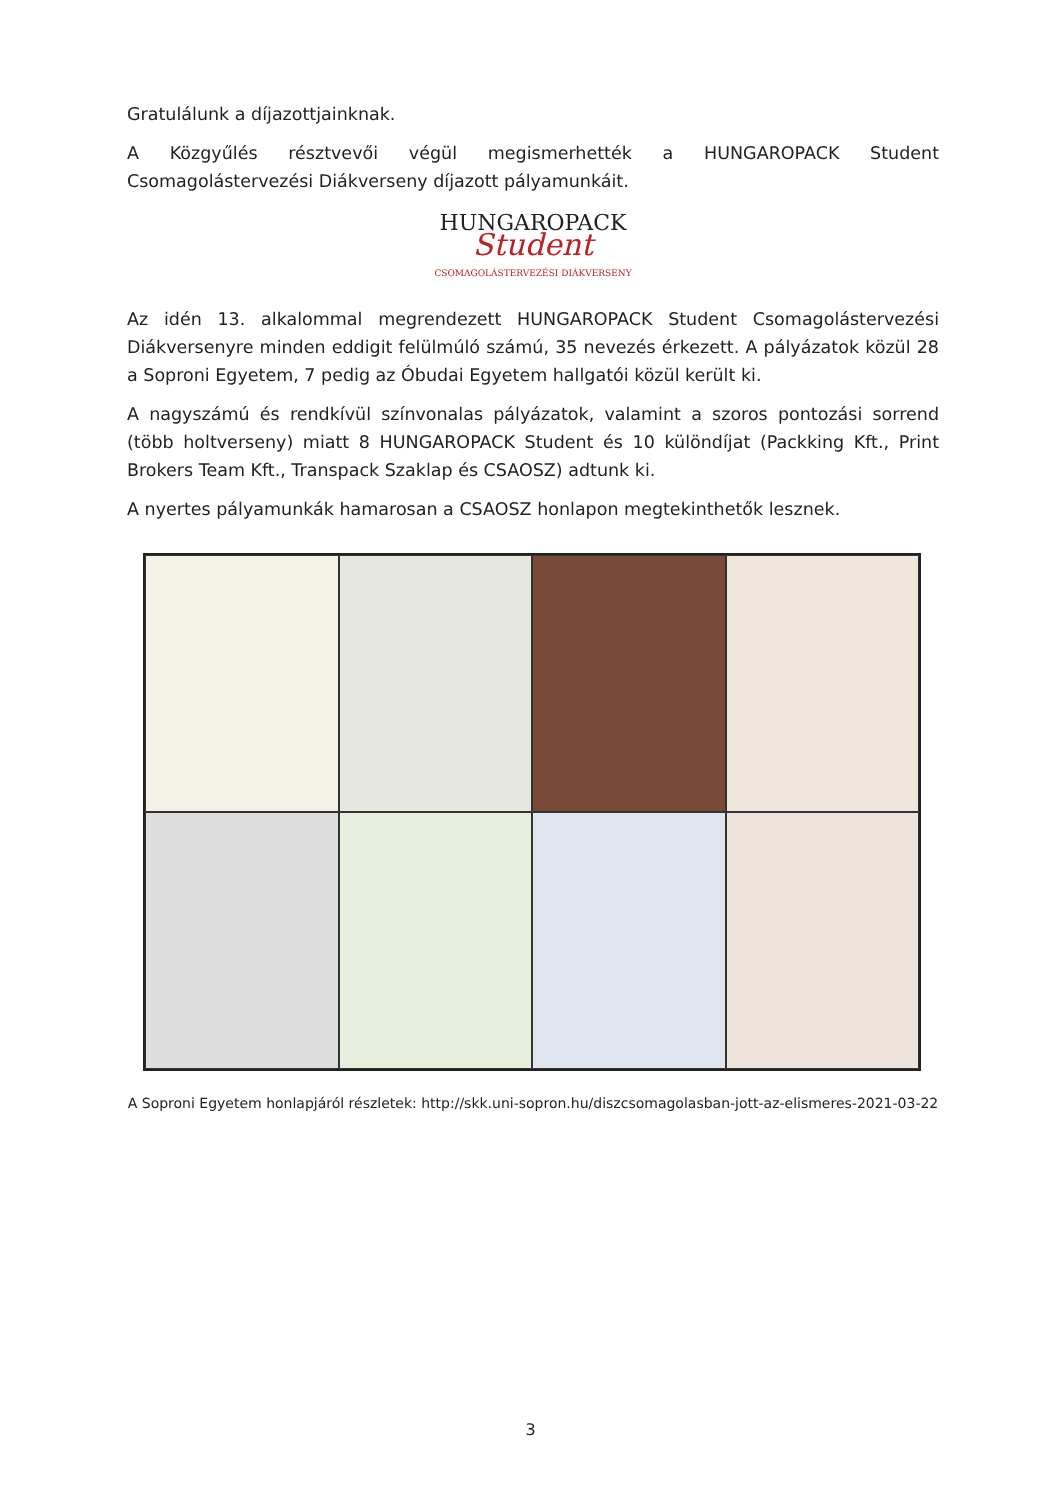Gratulálunk a díjazottjainknak.
A Közgyűlés résztvevői végül megismerhették a HUNGAROPACK Student Csomagolástervezési Diákverseny díjazott pályamunkáit.
HUNGAROPACK
Student
CSOMAGOLÁSTERVEZÉSI DIÁKVERSENY
Az idén 13. alkalommal megrendezett HUNGAROPACK Student Csomagolástervezési Diákver­senyre minden eddigit felülmúló számú, 35 nevezés érkezett. A pályázatok közül 28 a Soproni Egyetem, 7 pedig az Óbudai Egyetem hallgatói közül került ki.
A nagyszámú és rendkívül színvonalas pályázatok, valamint a szoros pontozási sorrend (több holtverseny) miatt 8 HUNGAROPACK Student és 10 különdíjat (Packking Kft., Print Brokers Team Kft., Transpack Szaklap és CSAOSZ) adtunk ki.
A nyertes pályamunkák hamarosan a CSAOSZ honlapon megtekinthetők lesznek.
A Soproni Egyetem honlapjáról részletek: http://skk.uni-sopron.hu/diszcsomagolasban-jott-az-elismeres-2021-03-22
3